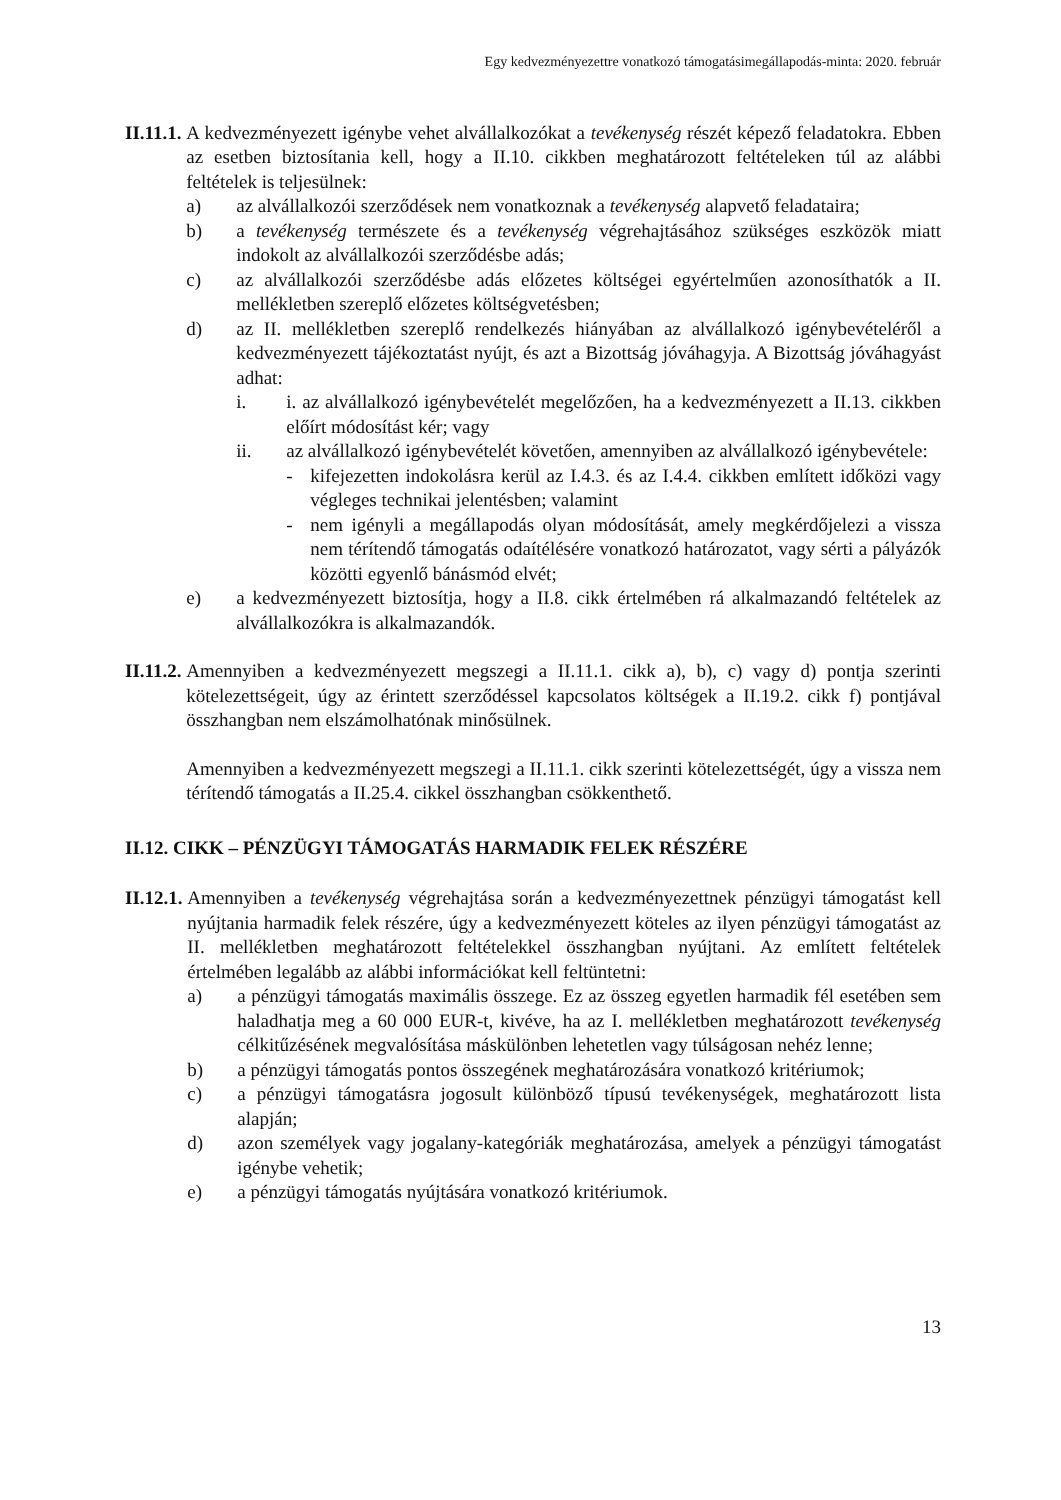Egy kedvezményezettre vonatkozó támogatásimegállapodás-minta: 2020. február
II.11.1. A kedvezményezett igénybe vehet alvállalkozókat a tevékenység részét képező feladatokra. Ebben az esetben biztosítania kell, hogy a II.10. cikkben meghatározott feltételeken túl az alábbi feltételek is teljesülnek:
a) az alvállalkozói szerződések nem vonatkoznak a tevékenység alapvető feladataira;
b) a tevékenység természete és a tevékenység végrehajtásához szükséges eszközök miatt indokolt az alvállalkozói szerződésbe adás;
c) az alvállalkozói szerződésbe adás előzetes költségei egyértelműen azonosíthatók a II. mellékletben szereplő előzetes költségvetésben;
d) az II. mellékletben szereplő rendelkezés hiányában az alvállalkozó igénybevételéről a kedvezményezett tájékoztatást nyújt, és azt a Bizottság jóváhagyja. A Bizottság jóváhagyást adhat:
i. i. az alvállalkozó igénybevételét megelőzően, ha a kedvezményezett a II.13. cikkben előírt módosítást kér; vagy
ii. az alvállalkozó igénybevételét követően, amennyiben az alvállalkozó igénybevétele:
- kifejezetten indokolásra kerül az I.4.3. és az I.4.4. cikkben említett időközi vagy végleges technikai jelentésben; valamint
- nem igényli a megállapodás olyan módosítását, amely megkérdőjelezi a vissza nem térítendő támogatás odaítélésére vonatkozó határozatot, vagy sérti a pályázók közötti egyenlő bánásmód elvét;
e) a kedvezményezett biztosítja, hogy a II.8. cikk értelmében rá alkalmazandó feltételek az alvállalkozókra is alkalmazandók.
II.11.2. Amennyiben a kedvezményezett megszegi a II.11.1. cikk a), b), c) vagy d) pontja szerinti kötelezettségeit, úgy az érintett szerződéssel kapcsolatos költségek a II.19.2. cikk f) pontjával összhangban nem elszámolhatónak minősülnek.
Amennyiben a kedvezményezett megszegi a II.11.1. cikk szerinti kötelezettségét, úgy a vissza nem térítendő támogatás a II.25.4. cikkel összhangban csökkenthető.
II.12. CIKK – PÉNZÜGYI TÁMOGATÁS HARMADIK FELEK RÉSZÉRE
II.12.1. Amennyiben a tevékenység végrehajtása során a kedvezményezettnek pénzügyi támogatást kell nyújtania harmadik felek részére, úgy a kedvezményezett köteles az ilyen pénzügyi támogatást az II. mellékletben meghatározott feltételekkel összhangban nyújtani. Az említett feltételek értelmében legalább az alábbi információkat kell feltüntetni:
a) a pénzügyi támogatás maximális összege. Ez az összeg egyetlen harmadik fél esetében sem haladhatja meg a 60 000 EUR-t, kivéve, ha az I. mellékletben meghatározott tevékenység célkitűzésének megvalósítása máskülönben lehetetlen vagy túlságosan nehéz lenne;
b) a pénzügyi támogatás pontos összegének meghatározására vonatkozó kritériumok;
c) a pénzügyi támogatásra jogosult különböző típusú tevékenységek, meghatározott lista alapján;
d) azon személyek vagy jogalany-kategóriák meghatározása, amelyek a pénzügyi támogatást igénybe vehetik;
e) a pénzügyi támogatás nyújtására vonatkozó kritériumok.
13